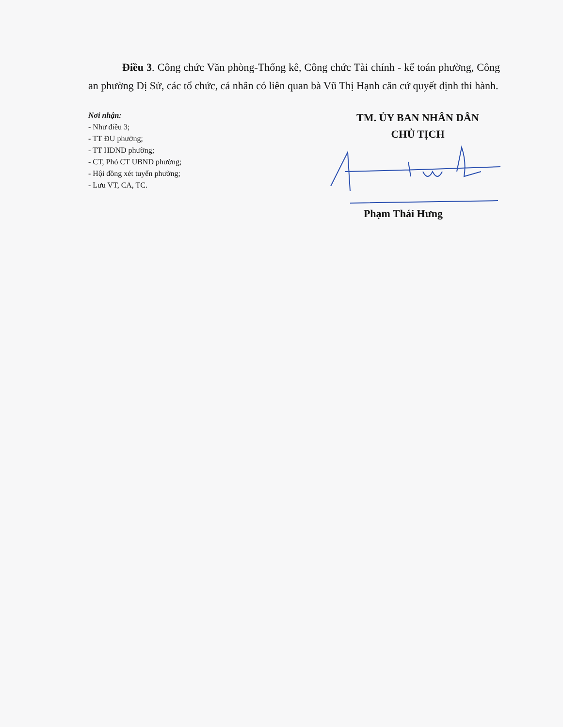Điều 3. Công chức Văn phòng-Thống kê, Công chức Tài chính - kế toán phường, Công an phường Dị Sử, các tổ chức, cá nhân có liên quan bà Vũ Thị Hạnh căn cứ quyết định thi hành.
Nơi nhận:
- Như điều 3;
- TT ĐU phường;
- TT HĐND phường;
- CT, Phó CT UBND phường;
- Hội đồng xét tuyển phường;
- Lưu VT, CA, TC.
TM. ỦY BAN NHÂN DÂN
CHỦ TỊCH
Phạm Thái Hưng